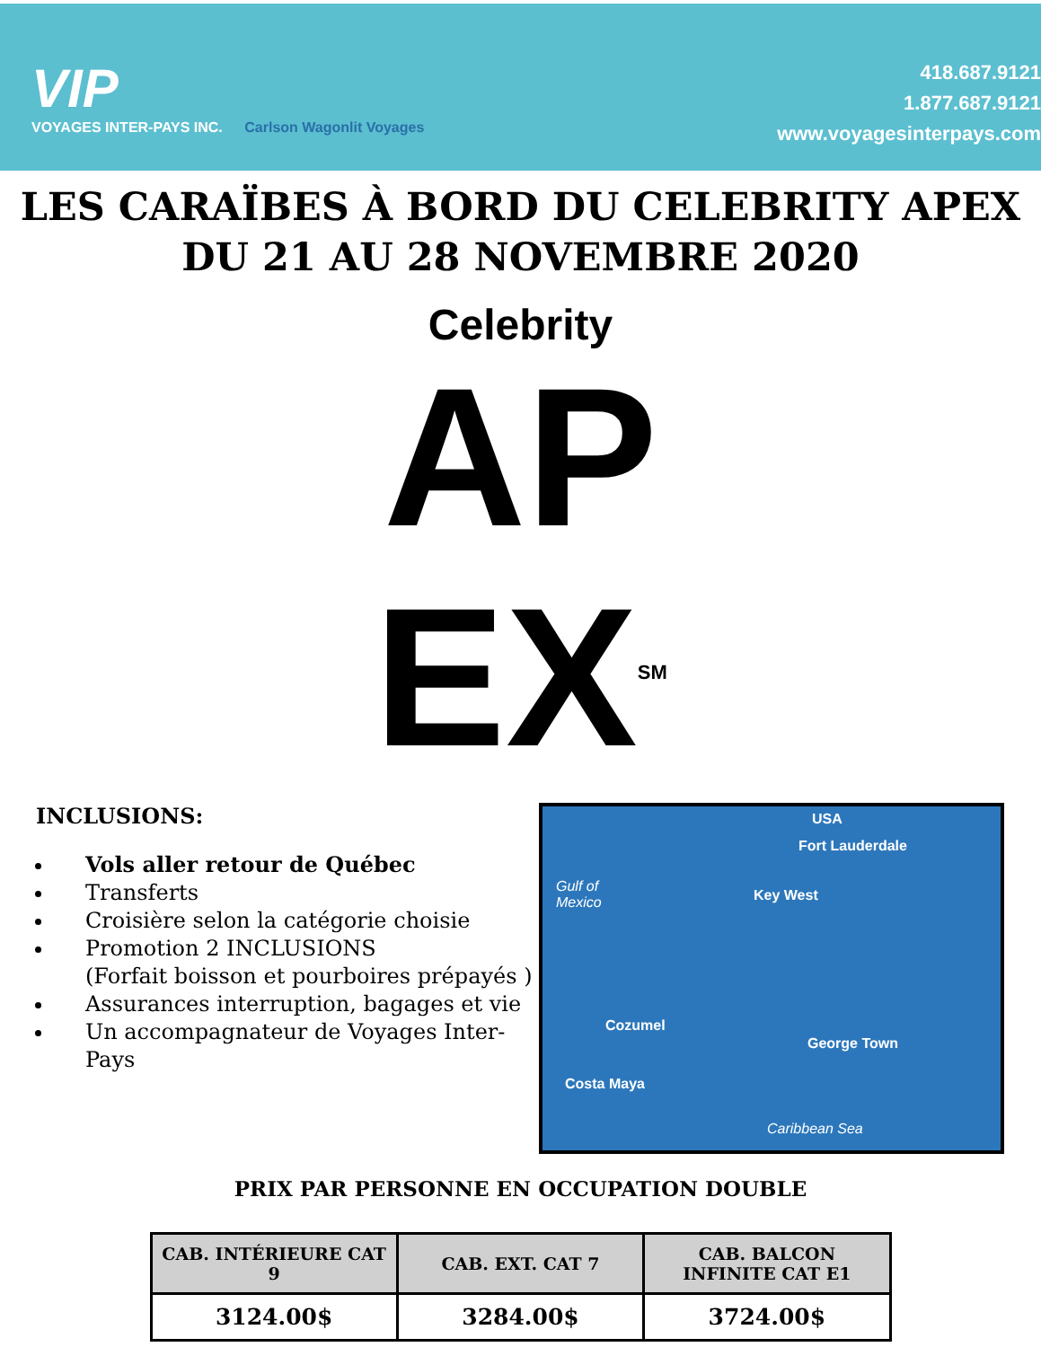VIP
VOYAGES INTER-PAYS INC. Carlson Wagonlit Voyages
418.687.9121
1.877.687.9121
www.voyagesinterpays.com
LES CARAÏBES À BORD DU CELEBRITY APEX
DU 21 AU 28 NOVEMBRE 2020
Celebrity
AP
EX<sup>SM</sup>
INCLUSIONS:
Vols aller retour de Québec
Transferts
Croisière selon la catégorie choisie
Promotion 2 INCLUSIONS
(Forfait boisson et pourboires prépayés )
Assurances interruption, bagages et vie
Un accompagnateur de Voyages Inter-Pays
USA
Fort Lauderdale
Gulf of
Mexico Key West
Cozumel
George Town
Costa Maya
Caribbean Sea
PRIX PAR PERSONNE EN OCCUPATION DOUBLE
| CAB. INTÉRIEURE CAT 9 | CAB. EXT. CAT 7 | CAB. BALCON INFINITE CAT E1 |
| --- | --- | --- |
| 3124.00$ | 3284.00$ | 3724.00$ |